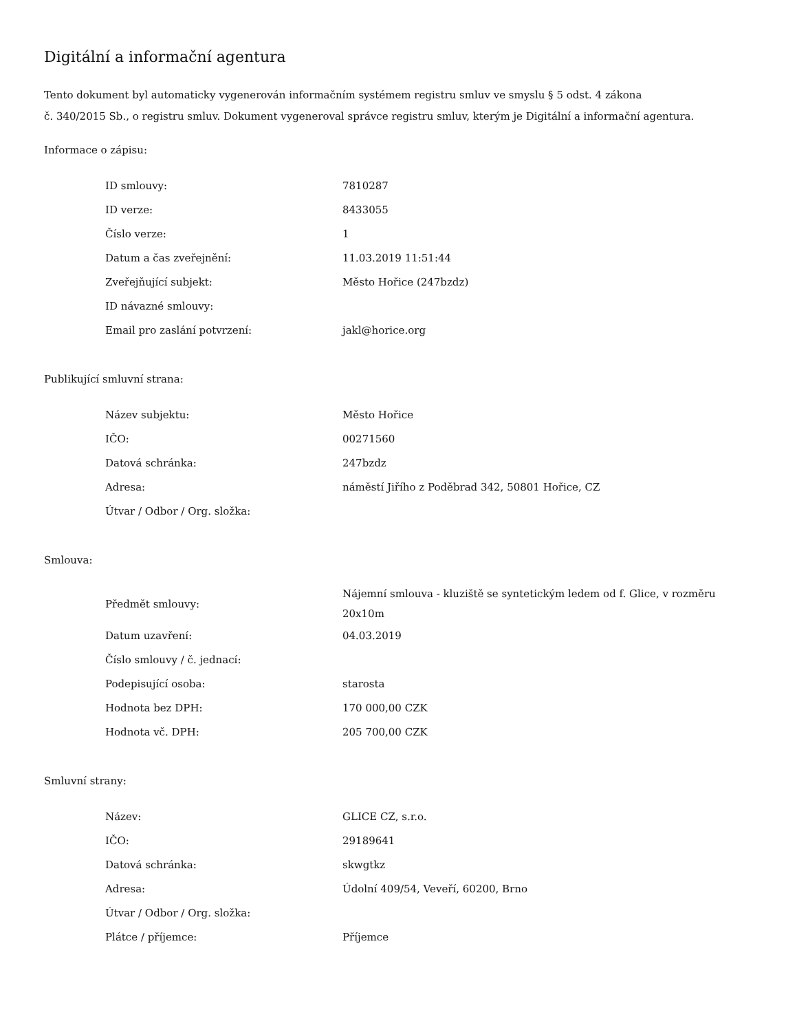Digitální a informační agentura
Tento dokument byl automaticky vygenerován informačním systémem registru smluv ve smyslu § 5 odst. 4 zákona
č. 340/2015 Sb., o registru smluv. Dokument vygeneroval správce registru smluv, kterým je Digitální a informační agentura.
Informace o zápisu:
| ID smlouvy: | 7810287 |
| ID verze: | 8433055 |
| Číslo verze: | 1 |
| Datum a čas zveřejnění: | 11.03.2019 11:51:44 |
| Zveřejňující subjekt: | Město Hořice (247bzdz) |
| ID návazné smlouvy: | |
| Email pro zaslání potvrzení: | jakl@horice.org |
Publikující smluvní strana:
| Název subjektu: | Město Hořice |
| IČO: | 00271560 |
| Datová schránka: | 247bzdz |
| Adresa: | náměstí Jiřího z Poděbrad 342, 50801 Hořice, CZ |
| Útvar / Odbor / Org. složka: | |
Smlouva:
| Předmět smlouvy: | Nájemní smlouva - kluziště se syntetickým ledem od f. Glice, v rozměru 20x10m |
| Datum uzavření: | 04.03.2019 |
| Číslo smlouvy / č. jednací: | |
| Podepisující osoba: | starosta |
| Hodnota bez DPH: | 170 000,00 CZK |
| Hodnota vč. DPH: | 205 700,00 CZK |
Smluvní strany:
| Název: | GLICE CZ, s.r.o. |
| IČO: | 29189641 |
| Datová schránka: | skwgtkz |
| Adresa: | Údolní 409/54, Veveří, 60200, Brno |
| Útvar / Odbor / Org. složka: | |
| Plátce / příjemce: | Příjemce |